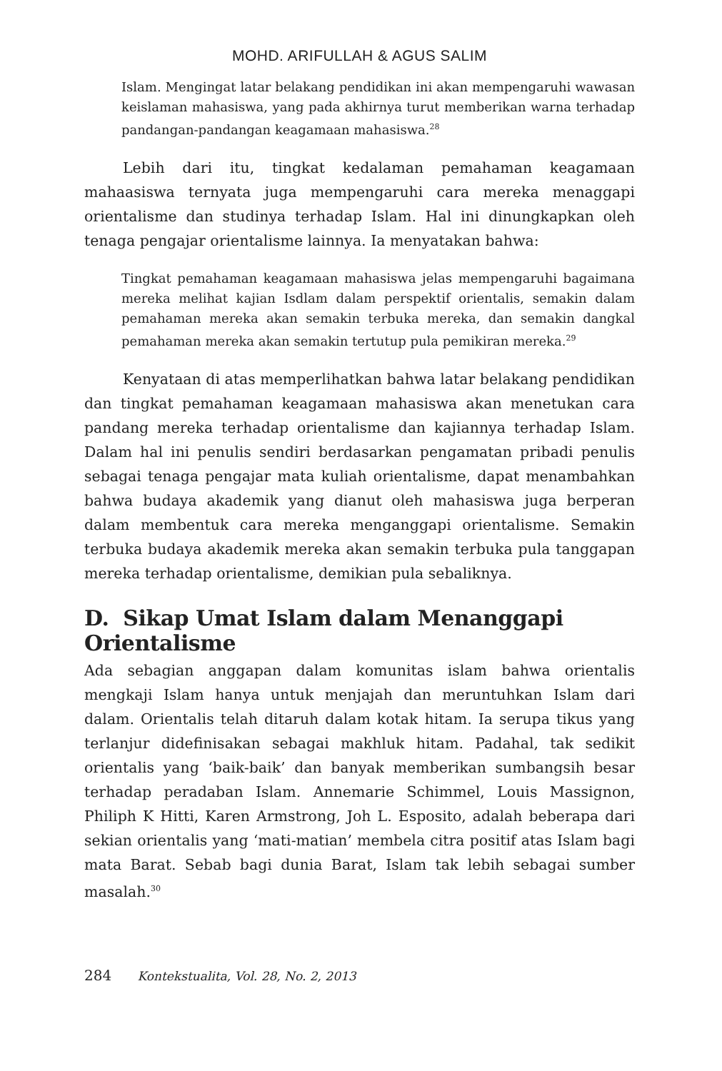MOHD. ARIFULLAH & AGUS SALIM
Islam. Mengingat latar belakang pendidikan ini akan mempengaruhi wawasan keislaman mahasiswa, yang pada akhirnya turut memberikan warna terhadap pandangan-pandangan keagamaan mahasiswa.<sup>28</sup>
Lebih dari itu, tingkat kedalaman pemahaman keagamaan mahaasiswa ternyata juga mempengaruhi cara mereka menaggapi orientalisme dan studinya terhadap Islam. Hal ini dinungkapkan oleh tenaga pengajar orientalisme lainnya. Ia menyatakan bahwa:
Tingkat pemahaman keagamaan mahasiswa jelas mempengaruhi bagaimana mereka melihat kajian Isdlam dalam perspektif orientalis, semakin dalam pemahaman mereka akan semakin terbuka mereka, dan semakin dangkal pemahaman mereka akan semakin tertutup pula pemikiran mereka.<sup>29</sup>
Kenyataan di atas memperlihatkan bahwa latar belakang pendidikan dan tingkat pemahaman keagamaan mahasiswa akan menetukan cara pandang mereka terhadap orientalisme dan kajiannya terhadap Islam. Dalam hal ini penulis sendiri berdasarkan pengamatan pribadi penulis sebagai tenaga pengajar mata kuliah orientalisme, dapat menambahkan bahwa budaya akademik yang dianut oleh mahasiswa juga berperan dalam membentuk cara mereka menganggapi orientalisme. Semakin terbuka budaya akademik mereka akan semakin terbuka pula tanggapan mereka terhadap orientalisme, demikian pula sebaliknya.
D. Sikap Umat Islam dalam Menanggapi Orientalisme
Ada sebagian anggapan dalam komunitas islam bahwa orientalis mengkaji Islam hanya untuk menjajah dan meruntuhkan Islam dari dalam. Orientalis telah ditaruh dalam kotak hitam. Ia serupa tikus yang terlanjur didefinisakan sebagai makhluk hitam. Padahal, tak sedikit orientalis yang ‘baik-baik’ dan banyak memberikan sumbangsih besar terhadap peradaban Islam. Annemarie Schimmel, Louis Massignon, Philiph K Hitti, Karen Armstrong, Joh L. Esposito, adalah beberapa dari sekian orientalis yang ‘mati-matian’ membela citra positif atas Islam bagi mata Barat. Sebab bagi dunia Barat, Islam tak lebih sebagai sumber masalah.<sup>30</sup>
284 Kontekstualita, Vol. 28, No. 2, 2013